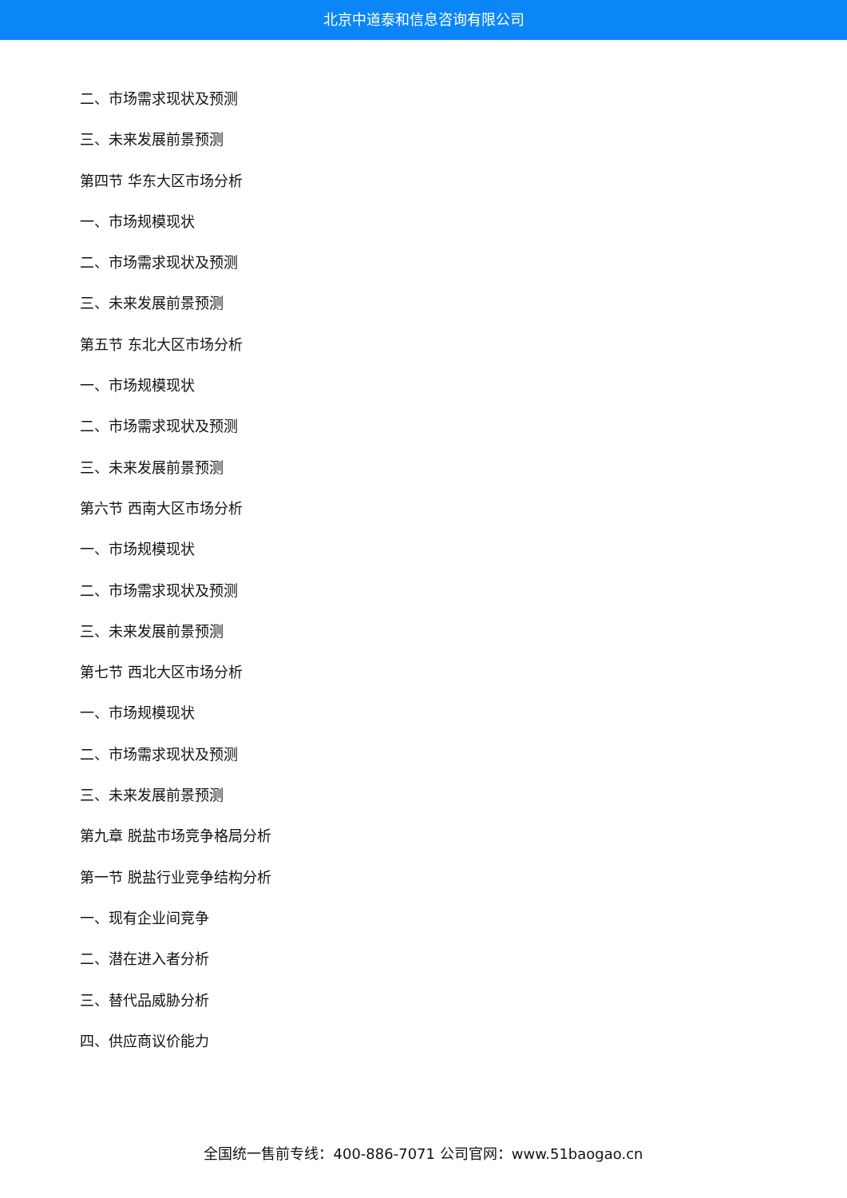北京中道泰和信息咨询有限公司
二、市场需求现状及预测
三、未来发展前景预测
第四节 华东大区市场分析
一、市场规模现状
二、市场需求现状及预测
三、未来发展前景预测
第五节 东北大区市场分析
一、市场规模现状
二、市场需求现状及预测
三、未来发展前景预测
第六节 西南大区市场分析
一、市场规模现状
二、市场需求现状及预测
三、未来发展前景预测
第七节 西北大区市场分析
一、市场规模现状
二、市场需求现状及预测
三、未来发展前景预测
第九章 脱盐市场竞争格局分析
第一节 脱盐行业竞争结构分析
一、现有企业间竞争
二、潜在进入者分析
三、替代品威胁分析
四、供应商议价能力
全国统一售前专线：400-886-7071 公司官网：www.51baogao.cn